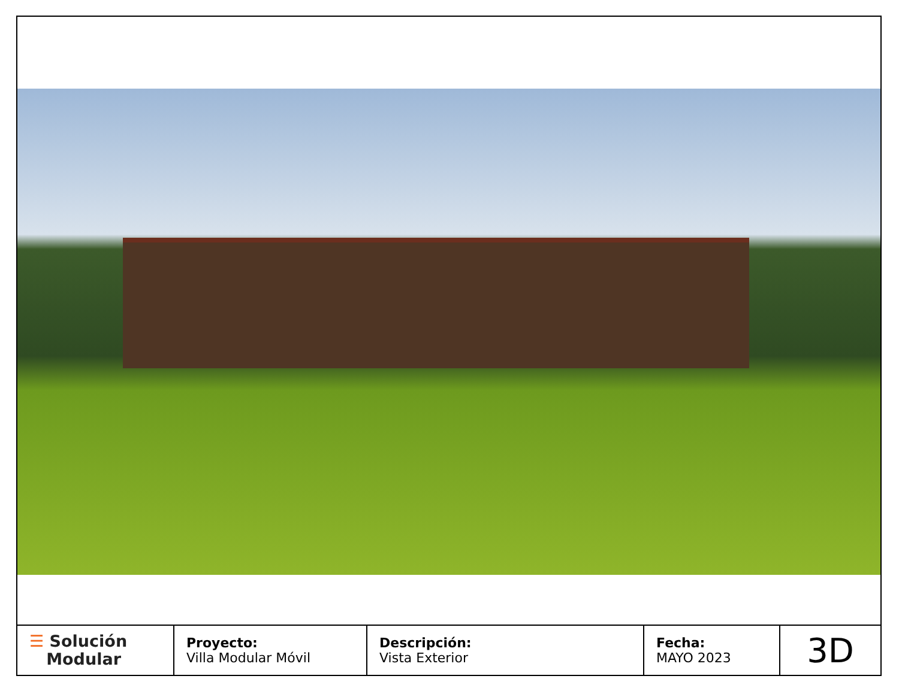| ☰ Solución Modular | Proyecto: Villa Modular Móvil | Descripción: Vista Exterior | Fecha: MAYO 2023 | 3D |